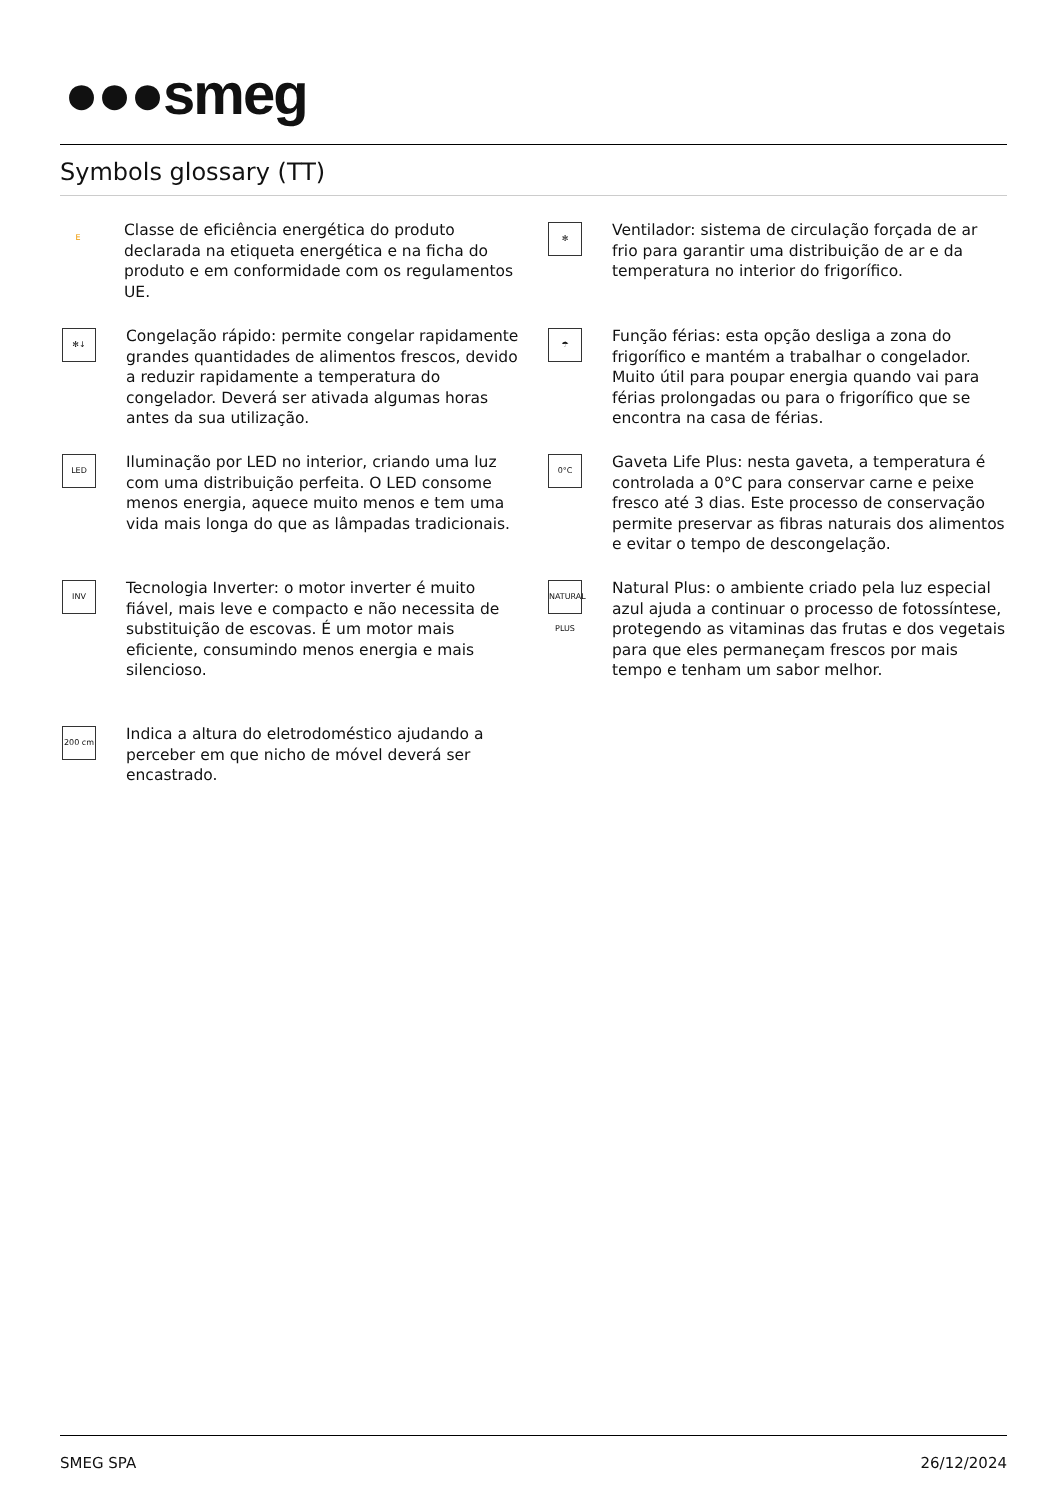●●●smeg
Symbols glossary (TT)
E
Classe de eficiência energética do produto declarada na etiqueta energética e na ficha do produto e em conformidade com os regulamentos UE.
✻
Ventilador: sistema de circulação forçada de ar frio para garantir uma distribuição de ar e da temperatura no interior do frigorífico.
✻↓
Congelação rápido: permite congelar rapidamente grandes quantidades de alimentos frescos, devido a reduzir rapidamente a temperatura do congelador. Deverá ser ativada algumas horas antes da sua utilização.
☂
Função férias: esta opção desliga a zona do frigorífico e mantém a trabalhar o congelador. Muito útil para poupar energia quando vai para férias prolongadas ou para o frigorífico que se encontra na casa de férias.
LED
Iluminação por LED no interior, criando uma luz com uma distribuição perfeita. O LED consome menos energia, aquece muito menos e tem uma vida mais longa do que as lâmpadas tradicionais.
0°C
Gaveta Life Plus: nesta gaveta, a temperatura é controlada a 0°C para conservar carne e peixe fresco até 3 dias. Este processo de conservação permite preservar as fibras naturais dos alimentos e evitar o tempo de descongelação.
INV
Tecnologia Inverter: o motor inverter é muito fiável, mais leve e compacto e não necessita de substituição de escovas. É um motor mais eficiente, consumindo menos energia e mais silencioso.
NATURAL PLUS
Natural Plus: o ambiente criado pela luz especial azul ajuda a continuar o processo de fotossíntese, protegendo as vitaminas das frutas e dos vegetais para que eles permaneçam frescos por mais tempo e tenham um sabor melhor.
200 cm
Indica a altura do eletrodoméstico ajudando a perceber em que nicho de móvel deverá ser encastrado.
SMEG SPA 26/12/2024